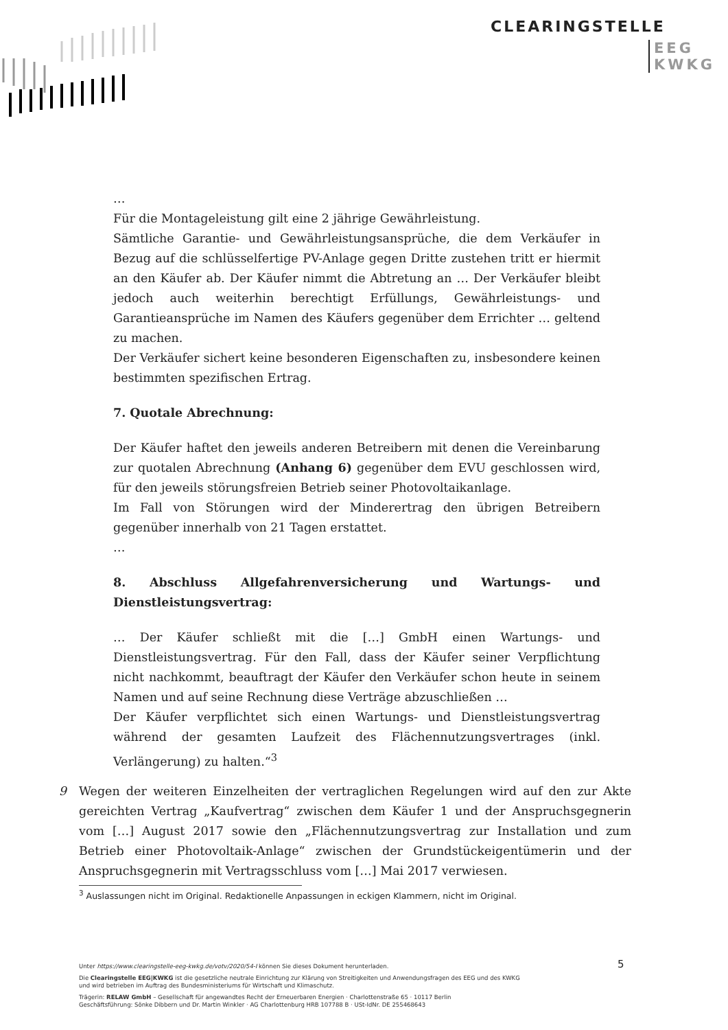CLEARINGSTELLE
EEG
KWKG
…
Für die Montageleistung gilt eine 2 jährige Gewährleistung.
Sämtliche Garantie- und Gewährleistungsansprüche, die dem Verkäufer in Bezug auf die schlüsselfertige PV-Anlage gegen Dritte zustehen tritt er hiermit an den Käufer ab. Der Käufer nimmt die Abtretung an … Der Verkäufer bleibt jedoch auch weiterhin berechtigt Erfüllungs, Gewährleistungs- und Garantieansprüche im Namen des Käufers gegenüber dem Errichter … geltend zu machen.
Der Verkäufer sichert keine besonderen Eigenschaften zu, insbesondere keinen bestimmten spezifischen Ertrag.
7. Quotale Abrechnung:
Der Käufer haftet den jeweils anderen Betreibern mit denen die Vereinbarung zur quotalen Abrechnung (Anhang 6) gegenüber dem EVU geschlossen wird, für den jeweils störungsfreien Betrieb seiner Photovoltaikanlage.
Im Fall von Störungen wird der Minderertrag den übrigen Betreibern gegenüber innerhalb von 21 Tagen erstattet.
…
8. Abschluss Allgefahrenversicherung und Wartungs- und Dienstleistungsvertrag:
… Der Käufer schließt mit die […] GmbH einen Wartungs- und Dienstleistungsvertrag. Für den Fall, dass der Käufer seiner Verpflichtung nicht nachkommt, beauftragt der Käufer den Verkäufer schon heute in seinem Namen und auf seine Rechnung diese Verträge abzuschließen …
Der Käufer verpflichtet sich einen Wartungs- und Dienstleistungsvertrag während der gesamten Laufzeit des Flächennutzungsvertrages (inkl. Verlängerung) zu halten.“<sup>3</sup>
9 Wegen der weiteren Einzelheiten der vertraglichen Regelungen wird auf den zur Akte gereichten Vertrag „Kaufvertrag“ zwischen dem Käufer 1 und der Anspruchsgegnerin vom […] August 2017 sowie den „Flächennutzungsvertrag zur Installation und zum Betrieb einer Photovoltaik-Anlage“ zwischen der Grundstückeigentümerin und der Anspruchsgegnerin mit Vertragsschluss vom […] Mai 2017 verwiesen.
<sup>3</sup> Auslassungen nicht im Original. Redaktionelle Anpassungen in eckigen Klammern, nicht im Original.
5
Unter https://www.clearingstelle-eeg-kwkg.de/votv/2020/54-I können Sie dieses Dokument herunterladen.
Die Clearingstelle EEG|KWKG ist die gesetzliche neutrale Einrichtung zur Klärung von Streitigkeiten und Anwendungsfragen des EEG und des KWKG
und wird betrieben im Auftrag des Bundesministeriums für Wirtschaft und Klimaschutz.
Trägerin: RELAW GmbH – Gesellschaft für angewandtes Recht der Erneuerbaren Energien · Charlottenstraße 65 · 10117 Berlin
Geschäftsführung: Sönke Dibbern und Dr. Martin Winkler · AG Charlottenburg HRB 107788 B · USt-IdNr. DE 255468643